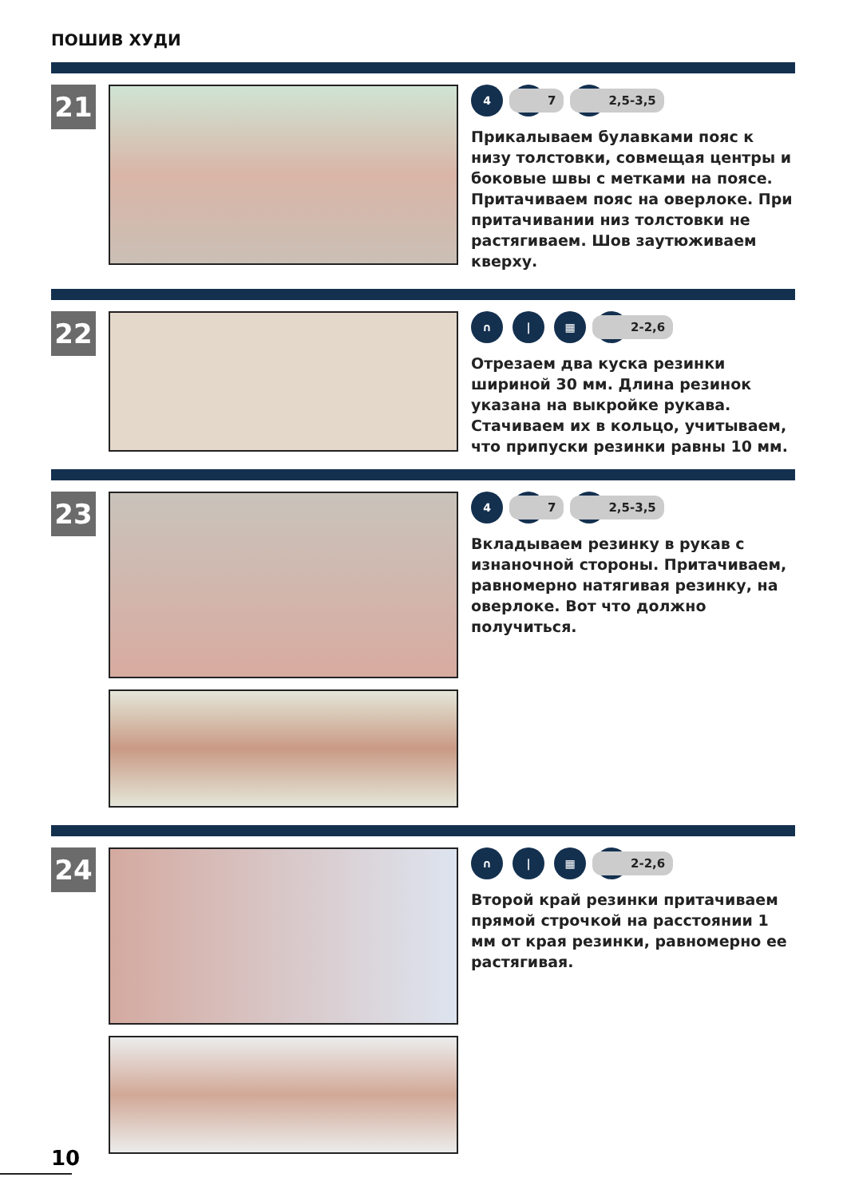ПОШИВ ХУДИ
21
4
|
7
|
2,5-3,5
Прикалываем булавками пояс к низу толстовки, совмещая центры и боковые швы с метками на поясе. Притачиваем пояс на оверлоке. При притачивании низ толстовки не растягиваем. Шов заутюживаем кверху.
22
∩ | ▦
|
2-2,6
Отрезаем два куска резинки шириной 30 мм. Длина резинок указана на выкройке рукава. Стачиваем их в кольцо, учитываем, что припуски резинки равны 10 мм.
23
4
|
7
|
2,5-3,5
Вкладываем резинку в рукав с изнаночной стороны. Притачиваем, равномерно натягивая резинку, на оверлоке. Вот что должно получиться.
24
∩ | ▦
|
2-2,6
Второй край резинки притачиваем прямой строчкой на расстоянии 1 мм от края резинки, равномерно ее растягивая.
10